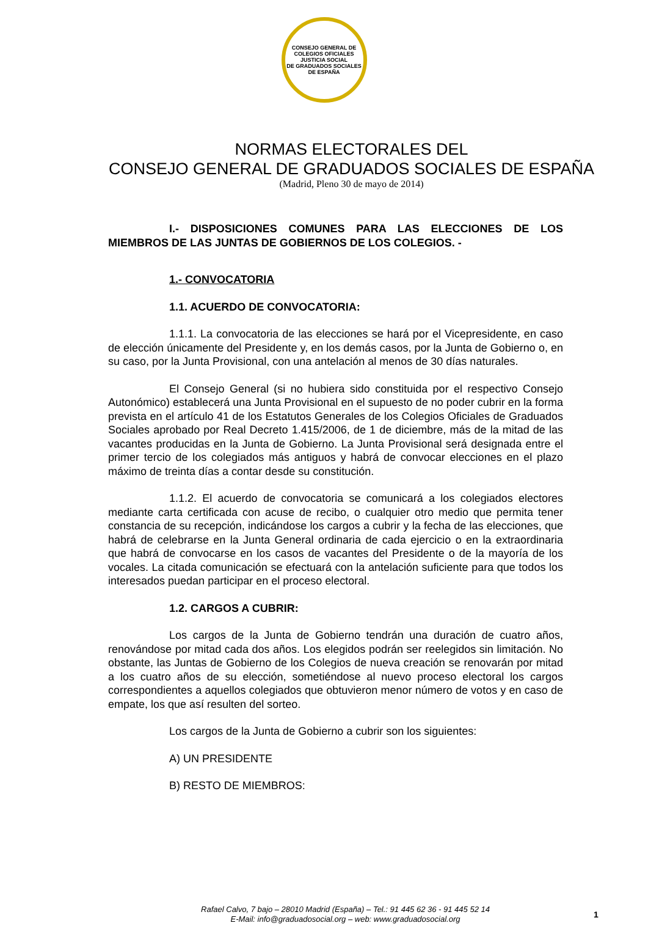CONSEJO GENERAL DE COLEGIOS OFICIALES
JUSTICIA SOCIAL
DE GRADUADOS SOCIALES DE ESPAÑA
NORMAS ELECTORALES DEL
CONSEJO GENERAL DE GRADUADOS SOCIALES DE ESPAÑA
(Madrid, Pleno 30 de mayo de 2014)
I.- DISPOSICIONES COMUNES PARA LAS ELECCIONES DE LOS MIEMBROS DE LAS JUNTAS DE GOBIERNOS DE LOS COLEGIOS. -
1.- CONVOCATORIA
1.1. ACUERDO DE CONVOCATORIA:
1.1.1. La convocatoria de las elecciones se hará por el Vicepresidente, en caso de elección únicamente del Presidente y, en los demás casos, por la Junta de Gobierno o, en su caso, por la Junta Provisional, con una antelación al menos de 30 días naturales.
El Consejo General (si no hubiera sido constituida por el respectivo Consejo Autonómico) establecerá una Junta Provisional en el supuesto de no poder cubrir en la forma prevista en el artículo 41 de los Estatutos Generales de los Colegios Oficiales de Graduados Sociales aprobado por Real Decreto 1.415/2006, de 1 de diciembre, más de la mitad de las vacantes producidas en la Junta de Gobierno. La Junta Provisional será designada entre el primer tercio de los colegiados más antiguos y habrá de convocar elecciones en el plazo máximo de treinta días a contar desde su constitución.
1.1.2. El acuerdo de convocatoria se comunicará a los colegiados electores mediante carta certificada con acuse de recibo, o cualquier otro medio que permita tener constancia de su recepción, indicándose los cargos a cubrir y la fecha de las elecciones, que habrá de celebrarse en la Junta General ordinaria de cada ejercicio o en la extraordinaria que habrá de convocarse en los casos de vacantes del Presidente o de la mayoría de los vocales. La citada comunicación se efectuará con la antelación suficiente para que todos los interesados puedan participar en el proceso electoral.
1.2. CARGOS A CUBRIR:
Los cargos de la Junta de Gobierno tendrán una duración de cuatro años, renovándose por mitad cada dos años. Los elegidos podrán ser reelegidos sin limitación. No obstante, las Juntas de Gobierno de los Colegios de nueva creación se renovarán por mitad a los cuatro años de su elección, sometiéndose al nuevo proceso electoral los cargos correspondientes a aquellos colegiados que obtuvieron menor número de votos y en caso de empate, los que así resulten del sorteo.
Los cargos de la Junta de Gobierno a cubrir son los siguientes:
A) UN PRESIDENTE
B) RESTO DE MIEMBROS:
Rafael Calvo, 7 bajo – 28010 Madrid (España) – Tel.: 91 445 62 36 - 91 445 52 14
E-Mail: info@graduadosocial.org – web: www.graduadosocial.org
1